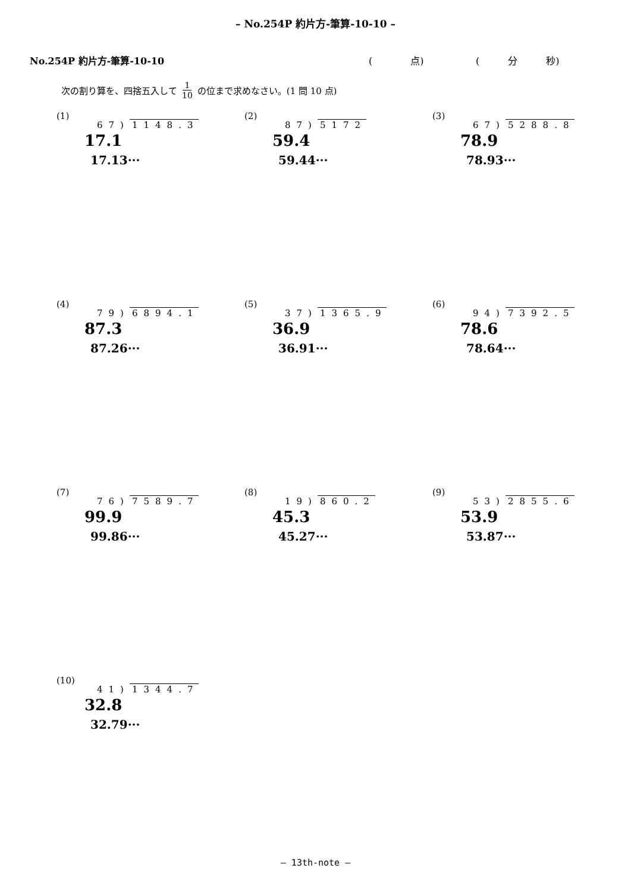– No.254P 約片方-筆算-10-10 –
No.254P 約片方-筆算-10-10 (　　　　点) (　　　分　　　秒)
次の割り算を、四捨五入して 1 10 の位まで求めなさい。(1 問 10 点)
(1)
67) 1148.3
17.1
17.13···
(2)
87) 5172
59.4
59.44···
(3)
67) 5288.8
78.9
78.93···
(4)
79) 6894.1
87.3
87.26···
(5)
37) 1365.9
36.9
36.91···
(6)
94) 7392.5
78.6
78.64···
(7)
76) 7589.7
99.9
99.86···
(8)
19) 860.2
45.3
45.27···
(9)
53) 2855.6
53.9
53.87···
(10)
41) 1344.7
32.8
32.79···
– 13th-note –